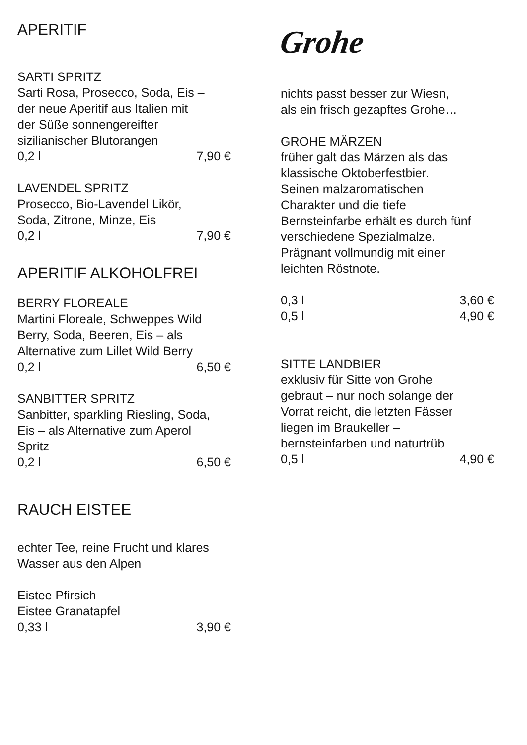APERITIF
SARTI SPRITZ
Sarti Rosa, Prosecco, Soda, Eis –
der neue Aperitif aus Italien mit
der Süße sonnengereifter
sizilianischer Blutorangen
0,2 l 7,90 €
LAVENDEL SPRITZ
Prosecco, Bio-Lavendel Likör,
Soda, Zitrone, Minze, Eis
0,2 l 7,90 €
APERITIF ALKOHOLFREI
BERRY FLOREALE
Martini Floreale, Schweppes Wild
Berry, Soda, Beeren, Eis – als
Alternative zum Lillet Wild Berry
0,2 l 6,50 €
SANBITTER SPRITZ
Sanbitter, sparkling Riesling, Soda,
Eis – als Alternative zum Aperol
Spritz
0,2 l 6,50 €
RAUCH EISTEE
echter Tee, reine Frucht und klares
Wasser aus den Alpen
Eistee Pfirsich
Eistee Granatapfel
0,33 l 3,90 €
Grohe
nichts passt besser zur Wiesn,
als ein frisch gezapftes Grohe…
GROHE MÄRZEN
früher galt das Märzen als das
klassische Oktoberfestbier.
Seinen malzaromatischen
Charakter und die tiefe
Bernsteinfarbe erhält es durch fünf
verschiedene Spezialmalze.
Prägnant vollmundig mit einer
leichten Röstnote.
0,3 l 3,60 €
0,5 l 4,90 €
SITTE LANDBIER
exklusiv für Sitte von Grohe
gebraut – nur noch solange der
Vorrat reicht, die letzten Fässer
liegen im Braukeller –
bernsteinfarben und naturtrüb
0,5 l 4,90 €